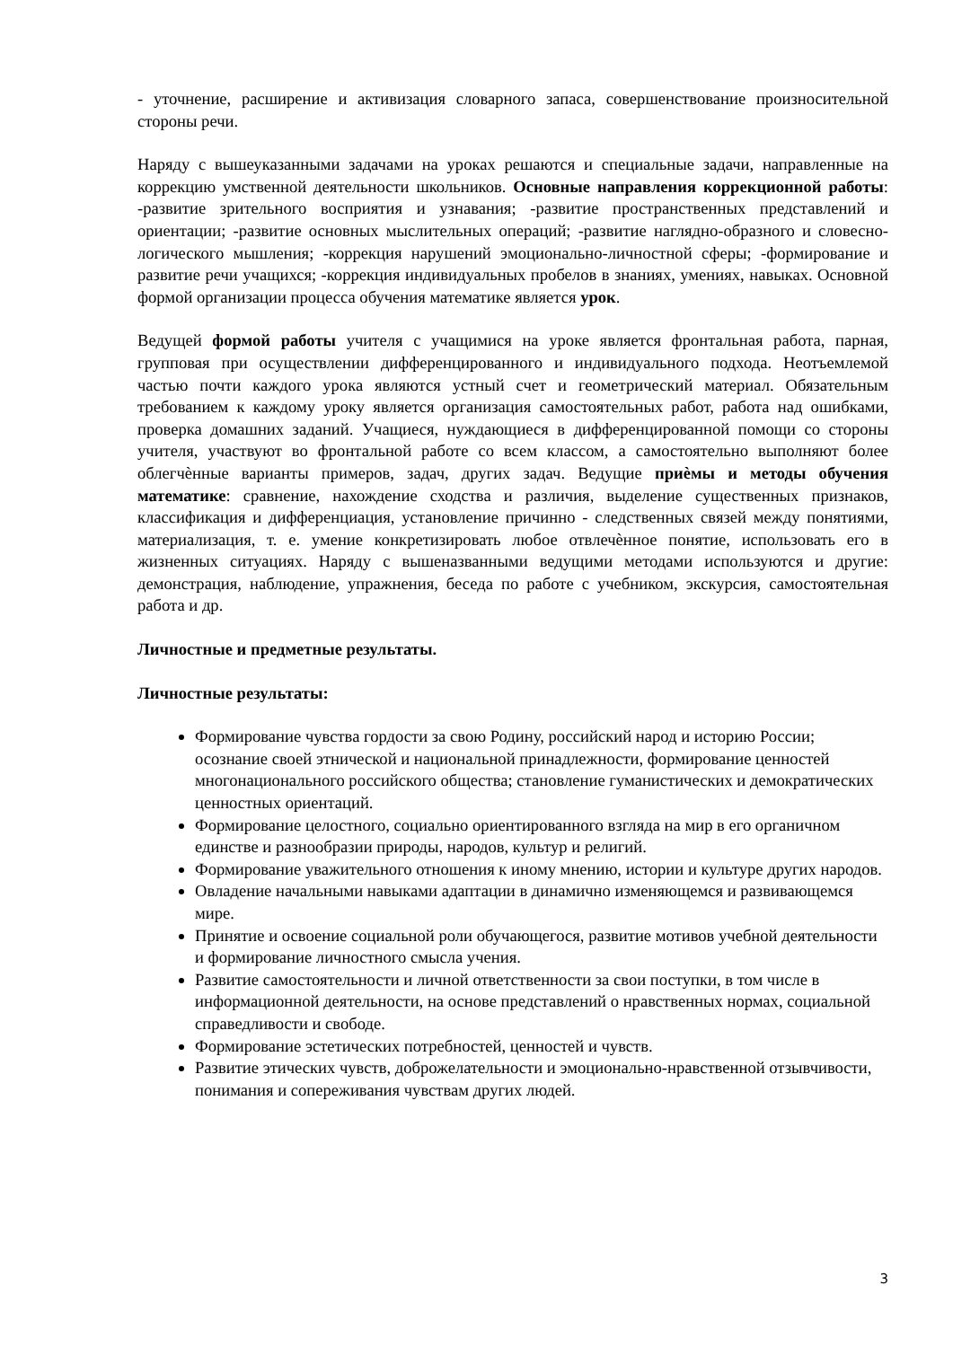- уточнение, расширение и активизация словарного запаса, совершенствование произносительной стороны речи.
Наряду с вышеуказанными задачами на уроках решаются и специальные задачи, направленные на коррекцию умственной деятельности школьников. Основные направления коррекционной работы: -развитие зрительного восприятия и узнавания; -развитие пространственных представлений и ориентации; -развитие основных мыслительных операций; -развитие наглядно-образного и словесно-логического мышления; -коррекция нарушений эмоционально-личностной сферы; -формирование и развитие речи учащихся; -коррекция индивидуальных пробелов в знаниях, умениях, навыках. Основной формой организации процесса обучения математике является урок.
Ведущей формой работы учителя с учащимися на уроке является фронтальная работа, парная, групповая при осуществлении дифференцированного и индивидуального подхода. Неотъемлемой частью почти каждого урока являются устный счет и геометрический материал. Обязательным требованием к каждому уроку является организация самостоятельных работ, работа над ошибками, проверка домашних заданий. Учащиеся, нуждающиеся в дифференцированной помощи со стороны учителя, участвуют во фронтальной работе со всем классом, а самостоятельно выполняют более облегчѐнные варианты примеров, задач, других задач. Ведущие приѐмы и методы обучения математике: сравнение, нахождение сходства и различия, выделение существенных признаков, классификация и дифференциация, установление причинно - следственных связей между понятиями, материализация, т. е. умение конкретизировать любое отвлечѐнное понятие, использовать его в жизненных ситуациях. Наряду с вышеназванными ведущими методами используются и другие: демонстрация, наблюдение, упражнения, беседа по работе с учебником, экскурсия, самостоятельная работа и др.
Личностные и предметные результаты.
Личностные результаты:
Формирование чувства гордости за свою Родину, российский народ и историю России; осознание своей этнической и национальной принадлежности, формирование ценностей многонационального российского общества; становление гуманистических и демократических ценностных ориентаций.
Формирование целостного, социально ориентированного взгляда на мир в его органичном единстве и разнообразии природы, народов, культур и религий.
Формирование уважительного отношения к иному мнению, истории и культуре других народов.
Овладение начальными навыками адаптации в динамично изменяющемся и развивающемся мире.
Принятие и освоение социальной роли обучающегося, развитие мотивов учебной деятельности и формирование личностного смысла учения.
Развитие самостоятельности и личной ответственности за свои поступки, в том числе в информационной деятельности, на основе представлений о нравственных нормах, социальной справедливости и свободе.
Формирование эстетических потребностей, ценностей и чувств.
Развитие этических чувств, доброжелательности и эмоционально-нравственной отзывчивости, понимания и сопереживания чувствам других людей.
3